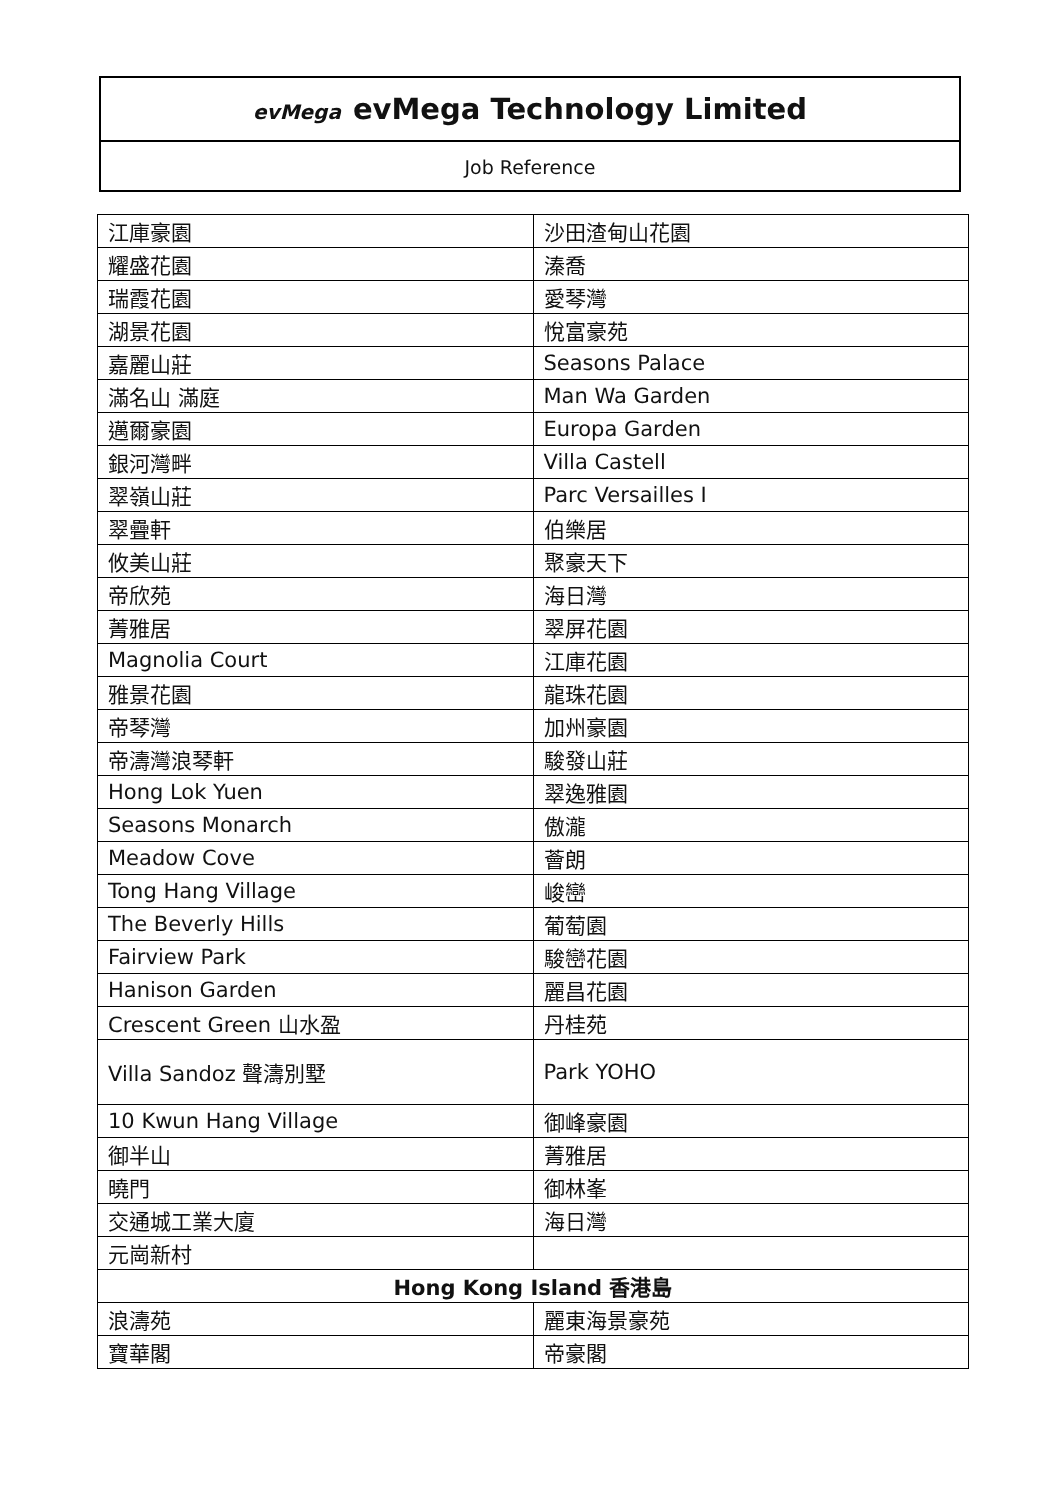evMega evMega Technology Limited
Job Reference
| 江庫豪園 | 沙田渣甸山花園 |
| 耀盛花園 | 溱喬 |
| 瑞霞花園 | 愛琴灣 |
| 湖景花園 | 悅富豪苑 |
| 嘉麗山莊 | Seasons Palace |
| 滿名山 滿庭 | Man Wa Garden |
| 邁爾豪園 | Europa Garden |
| 銀河灣畔 | Villa Castell |
| 翠嶺山莊 | Parc Versailles I |
| 翠疊軒 | 伯樂居 |
| 攸美山莊 | 聚豪天下 |
| 帝欣苑 | 海日灣 |
| 菁雅居 | 翠屏花園 |
| Magnolia Court | 江庫花園 |
| 雅景花園 | 龍珠花園 |
| 帝琴灣 | 加州豪園 |
| 帝濤灣浪琴軒 | 駿發山莊 |
| Hong Lok Yuen | 翠逸雅園 |
| Seasons Monarch | 傲瀧 |
| Meadow Cove | 薈朗 |
| Tong Hang Village | 峻巒 |
| The Beverly Hills | 葡萄園 |
| Fairview Park | 駿巒花園 |
| Hanison Garden | 麗昌花園 |
| Crescent Green 山水盈 | 丹桂苑 |
| Villa Sandoz 聲濤別墅 | Park YOHO |
| 10 Kwun Hang Village | 御峰豪園 |
| 御半山 | 菁雅居 |
| 曉門 | 御林峯 |
| 交通城工業大廈 | 海日灣 |
| 元崗新村 | |
| Hong Kong Island 香港島 | |
| 浪濤苑 | 麗東海景豪苑 |
| 寶華閣 | 帝豪閣 |